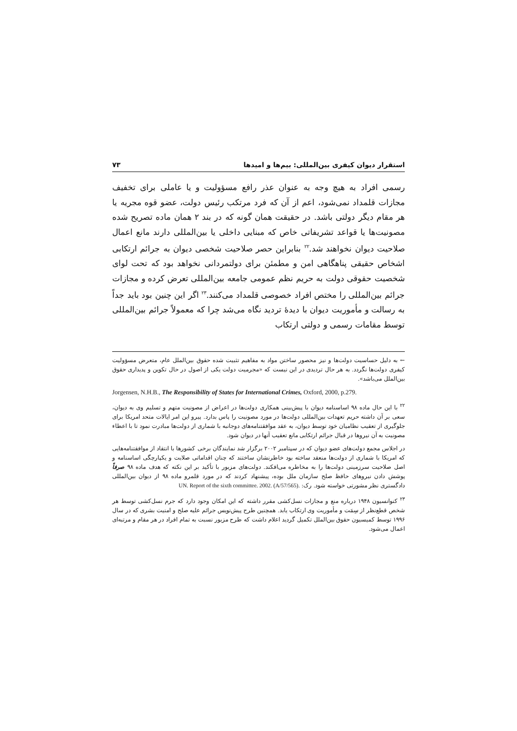استقرار دیوان کیفری بین‌المللی: بیم‌ها و امیدها ۷۳
رسمی افراد به هیچ وجه به عنوان عذر رافع مسؤولیت و یا عاملی برای تخفیف مجازات قلمداد نمی‌شود، اعم از آن که فرد مرتکب رئیس دولت، عضو قوه مجریه یا هر مقام دیگر دولتی باشد. در حقیقت همان گونه که در بند ۲ همان ماده تصریح شده مصونیت‌ها یا قواعد تشریفاتی خاص که مبنایی داخلی یا بین‌المللی دارند مانع اعمال صلاحیت دیوان نخواهند شد.<sup>۲۲</sup> بنابراین حصر صلاحیت شخصی دیوان به جرائم ارتکابی اشخاص حقیقی پناهگاهی امن و مطمئن برای دولتمردانی نخواهد بود که تحت لوای شخصیت حقوقی دولت به حریم نظم عمومی جامعه بین‌المللی تعرض کرده و مجازات جرائم بین‌المللی را مختص افراد خصوصی قلمداد می‌کنند.<sup>۲۳</sup> اگر این چنین بود باید جداً به رسالت و مأموریت دیوان با دیدهٔ تردید نگاه می‌شد چرا که معمولاً جرائم بین‌المللی توسط مقامات رسمی و دولتی ارتکاب
← به دلیل حساسیت دولت‌ها و نیز محصور ساختن مواد به مفاهیم تثبیت شده حقوق بین‌الملل عام، متعرض مسؤولیت کیفری دولت‌ها نگردد. به هر حال تردیدی در این نیست که «مجرمیت دولت یکی از اصول در حال تکوین و پدیداری حقوق بین‌الملل می‌باشد».
Jorgensen, N.H.B., The Responsibility of States for International Crimes, Oxford, 2000, p.279.
<sup>۲۲</sup> با این حال ماده ۹۸ اساسنامه دیوان با پیش‌بینی همکاری دولت‌ها در اعراض از مصونیت متهم و تسلیم وی به دیوان، سعی بر آن داشته حریم تعهدات بین‌المللی دولت‌ها در مورد مصونیت را پاس بدارد. پیرو این امر ایالات متحد امریکا برای جلوگیری از تعقیب نظامیان خود توسط دیوان، به عقد موافقتنامه‌های دوجانبه با شماری از دولت‌ها مبادرت نمود تا با اعطاء مصونیت به آن نیروها در قبال جرائم ارتکابی مانع تعقیب آنها در دیوان شود.
در اجلاس مجمع دولت‌های عضو دیوان که در سپتامبر ۲۰۰۲ برگزار شد نمایندگان برخی کشورها با انتقاد از موافقتنامه‌هایی که امریکا با شماری از دولت‌ها منعقد ساخته بود خاطرنشان ساختند که چنان اقداماتی صلابت و یکپارچگی اساسنامه و اصل صلاحیت سرزمینی دولت‌ها را به مخاطره می‌افکند. دولت‌های مزبور با تأکید بر این نکته که هدف ماده ۹۸ صرفاً پوشش دادن نیروهای حافظ صلح سازمان ملل بوده، پیشنهاد کردند که در مورد قلمرو ماده ۹۸ از دیوان بین‌المللی دادگستری نظر مشورتی خواسته شود. رک: UN. Report of the sixth committee. 2002. (A/57/565).
<sup>۲۳</sup> کنوانسیون ۱۹۴۸ درباره منع و مجازات نسل‌کشی مقرر داشته که این امکان وجود دارد که جرم نسل‌کشی توسط هر شخص قطع‌نظر از سِمَت و مأموریت وی ارتکاب یابد. همچنین طرح پیش‌نویس جرائم علیه صلح و امنیت بشری که در سال ۱۹۹۶ توسط کمیسیون حقوق بین‌الملل تکمیل گردید اعلام داشت که طرح مزبور نسبت به تمام افراد در هر مقام و مرتبه‌ای اعمال می‌شود.